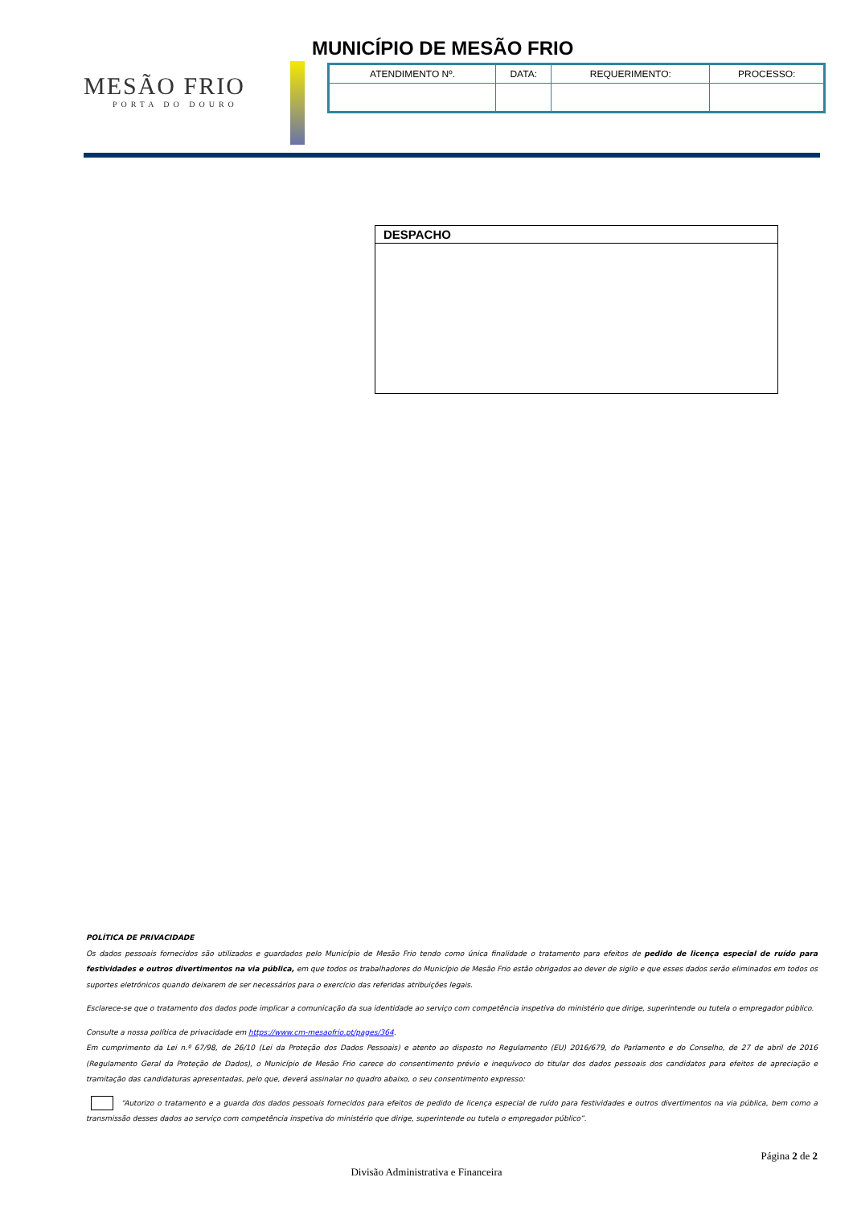MUNICÍPIO DE MESÃO FRIO
MESÃO FRIO
PORTA DO DOURO
| ATENDIMENTO Nº. | DATA: | REQUERIMENTO: | PROCESSO: |
DESPACHO
POLÍTICA DE PRIVACIDADE
Os dados pessoais fornecidos são utilizados e guardados pelo Município de Mesão Frio tendo como única finalidade o tratamento para efeitos de pedido de licença especial de ruído para festividades e outros divertimentos na via pública, em que todos os trabalhadores do Município de Mesão Frio estão obrigados ao dever de sigilo e que esses dados serão eliminados em todos os suportes eletrónicos quando deixarem de ser necessários para o exercício das referidas atribuições legais.
Esclarece-se que o tratamento dos dados pode implicar a comunicação da sua identidade ao serviço com competência inspetiva do ministério que dirige, superintende ou tutela o empregador público.
Consulte a nossa política de privacidade em https://www.cm-mesaofrio.pt/pages/364.
Em cumprimento da Lei n.º 67/98, de 26/10 (Lei da Proteção dos Dados Pessoais) e atento ao disposto no Regulamento (EU) 2016/679, do Parlamento e do Conselho, de 27 de abril de 2016 (Regulamento Geral da Proteção de Dados), o Município de Mesão Frio carece do consentimento prévio e inequívoco do titular dos dados pessoais dos candidatos para efeitos de apreciação e tramitação das candidaturas apresentadas, pelo que, deverá assinalar no quadro abaixo, o seu consentimento expresso:
“Autorizo o tratamento e a guarda dos dados pessoais fornecidos para efeitos de pedido de licença especial de ruído para festividades e outros divertimentos na via pública, bem como a transmissão desses dados ao serviço com competência inspetiva do ministério que dirige, superintende ou tutela o empregador público”.
Página 2 de 2
Divisão Administrativa e Financeira